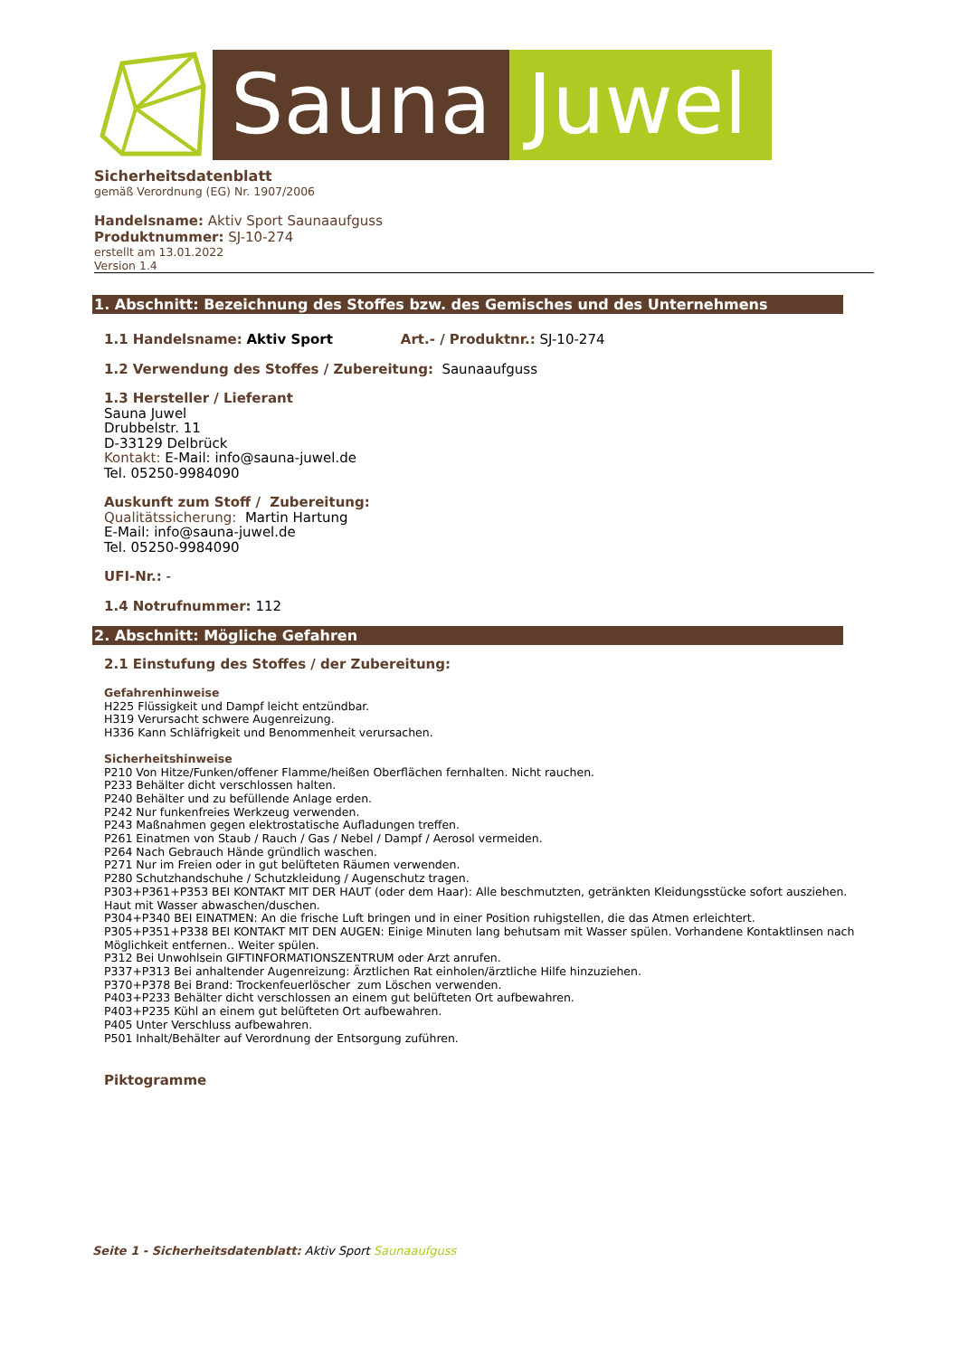Sauna Juwel
Sicherheitsdatenblatt
gemäß Verordnung (EG) Nr. 1907/2006
Handelsname: Aktiv Sport Saunaaufguss
Produktnummer: SJ-10-274
erstellt am 13.01.2022
Version 1.4
1. Abschnitt: Bezeichnung des Stoffes bzw. des Gemisches und des Unternehmens
1.1 Handelsname: Aktiv Sport Art.- / Produktnr.: SJ-10-274
1.2 Verwendung des Stoffes / Zubereitung: Saunaaufguss
1.3 Hersteller / Lieferant
Sauna Juwel
Drubbelstr. 11
D-33129 Delbrück
Kontakt: E-Mail: info@sauna-juwel.de
Tel. 05250-9984090
Auskunft zum Stoff / Zubereitung:
Qualitätssicherung: Martin Hartung
E-Mail: info@sauna-juwel.de
Tel. 05250-9984090
UFI-Nr.: -
1.4 Notrufnummer: 112
2. Abschnitt: Mögliche Gefahren
2.1 Einstufung des Stoffes / der Zubereitung:
Gefahrenhinweise
H225 Flüssigkeit und Dampf leicht entzündbar.
H319 Verursacht schwere Augenreizung.
H336 Kann Schläfrigkeit und Benommenheit verursachen.
Sicherheitshinweise
P210 Von Hitze/Funken/offener Flamme/heißen Oberflächen fernhalten. Nicht rauchen.
P233 Behälter dicht verschlossen halten.
P240 Behälter und zu befüllende Anlage erden.
P242 Nur funkenfreies Werkzeug verwenden.
P243 Maßnahmen gegen elektrostatische Aufladungen treffen.
P261 Einatmen von Staub / Rauch / Gas / Nebel / Dampf / Aerosol vermeiden.
P264 Nach Gebrauch Hände gründlich waschen.
P271 Nur im Freien oder in gut belüfteten Räumen verwenden.
P280 Schutzhandschuhe / Schutzkleidung / Augenschutz tragen.
P303+P361+P353 BEI KONTAKT MIT DER HAUT (oder dem Haar): Alle beschmutzten, getränkten Kleidungsstücke sofort ausziehen. Haut mit Wasser abwaschen/duschen.
P304+P340 BEI EINATMEN: An die frische Luft bringen und in einer Position ruhigstellen, die das Atmen erleichtert.
P305+P351+P338 BEI KONTAKT MIT DEN AUGEN: Einige Minuten lang behutsam mit Wasser spülen. Vorhandene Kontaktlinsen nach Möglichkeit entfernen.. Weiter spülen.
P312 Bei Unwohlsein GIFTINFORMATIONSZENTRUM oder Arzt anrufen.
P337+P313 Bei anhaltender Augenreizung: Ärztlichen Rat einholen/ärztliche Hilfe hinzuziehen.
P370+P378 Bei Brand: Trockenfeuerlöscher zum Löschen verwenden.
P403+P233 Behälter dicht verschlossen an einem gut belüfteten Ort aufbewahren.
P403+P235 Kühl an einem gut belüfteten Ort aufbewahren.
P405 Unter Verschluss aufbewahren.
P501 Inhalt/Behälter auf Verordnung der Entsorgung zuführen.
Piktogramme
Seite 1 - Sicherheitsdatenblatt: Aktiv Sport Saunaaufguss